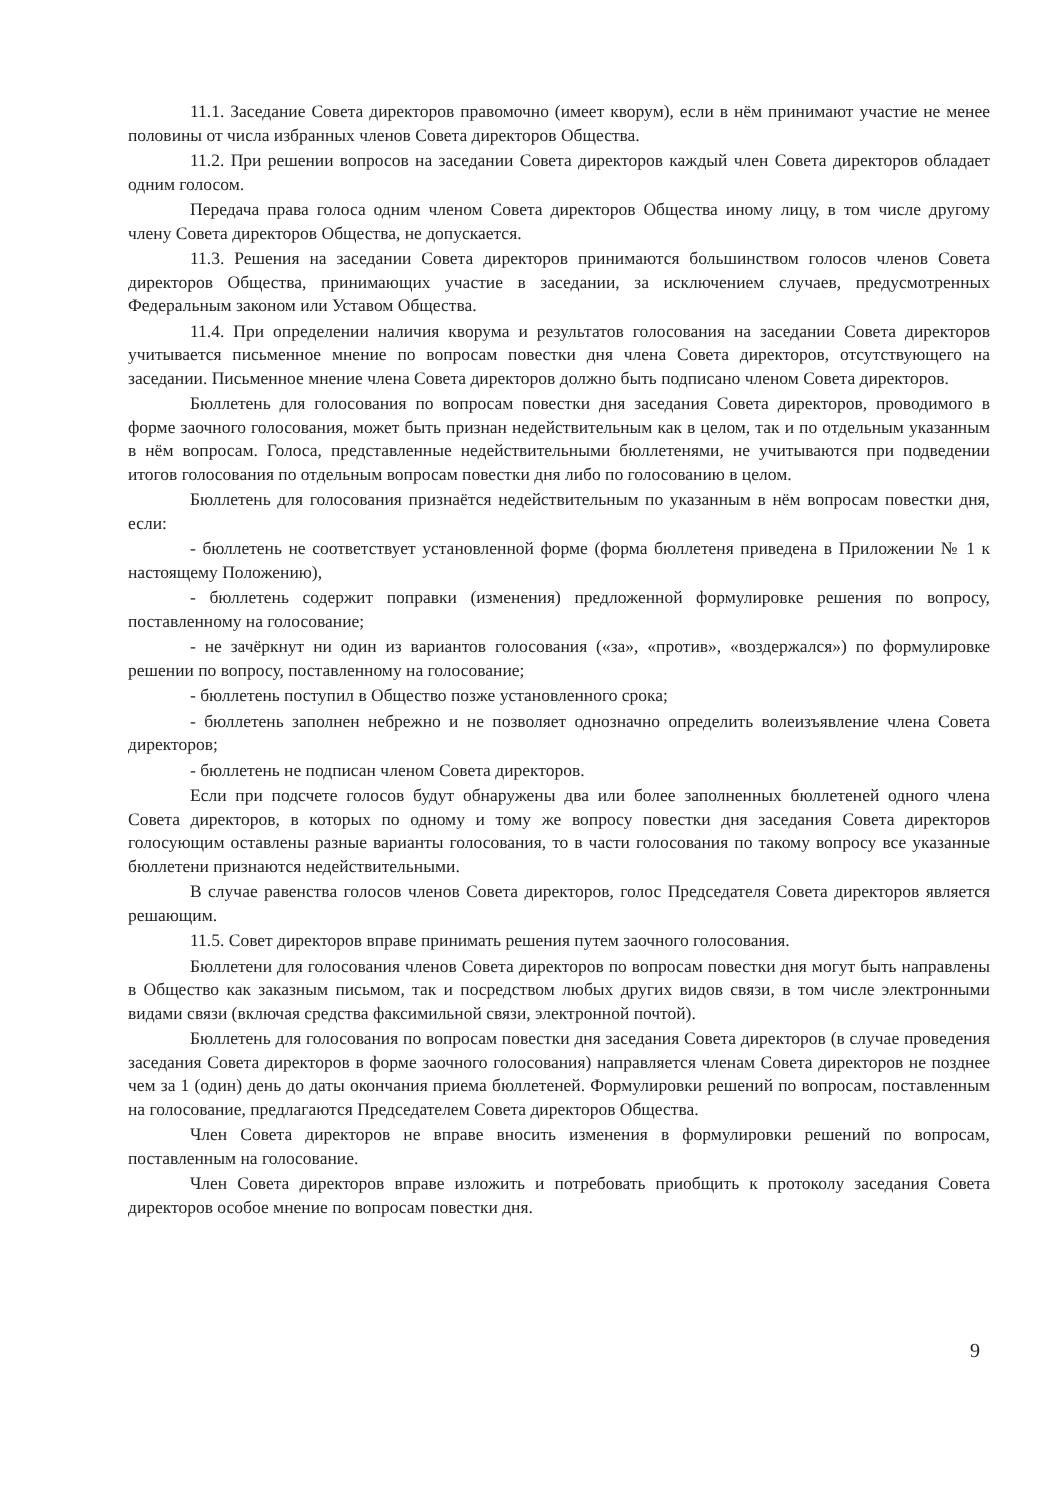11.1. Заседание Совета директоров правомочно (имеет кворум), если в нём принимают участие не менее половины от числа избранных членов Совета директоров Общества.
11.2. При решении вопросов на заседании Совета директоров каждый член Совета директоров обладает одним голосом.
Передача права голоса одним членом Совета директоров Общества иному лицу, в том числе другому члену Совета директоров Общества, не допускается.
11.3. Решения на заседании Совета директоров принимаются большинством голосов членов Совета директоров Общества, принимающих участие в заседании, за исключением случаев, предусмотренных Федеральным законом или Уставом Общества.
11.4. При определении наличия кворума и результатов голосования на заседании Совета директоров учитывается письменное мнение по вопросам повестки дня члена Совета директоров, отсутствующего на заседании. Письменное мнение члена Совета директоров должно быть подписано членом Совета директоров.
Бюллетень для голосования по вопросам повестки дня заседания Совета директоров, проводимого в форме заочного голосования, может быть признан недействительным как в целом, так и по отдельным указанным в нём вопросам. Голоса, представленные недействительными бюллетенями, не учитываются при подведении итогов голосования по отдельным вопросам повестки дня либо по голосованию в целом.
Бюллетень для голосования признаётся недействительным по указанным в нём вопросам повестки дня, если:
- бюллетень не соответствует установленной форме (форма бюллетеня приведена в Приложении № 1 к настоящему Положению),
- бюллетень содержит поправки (изменения) предложенной формулировке решения по вопросу, поставленному на голосование;
- не зачёркнут ни один из вариантов голосования («за», «против», «воздержался») по формулировке решении по вопросу, поставленному на голосование;
- бюллетень поступил в Общество позже установленного срока;
- бюллетень заполнен небрежно и не позволяет однозначно определить волеизъявление члена Совета директоров;
- бюллетень не подписан членом Совета директоров.
Если при подсчете голосов будут обнаружены два или более заполненных бюллетеней одного члена Совета директоров, в которых по одному и тому же вопросу повестки дня заседания Совета директоров голосующим оставлены разные варианты голосования, то в части голосования по такому вопросу все указанные бюллетени признаются недействительными.
В случае равенства голосов членов Совета директоров, голос Председателя Совета директоров является решающим.
11.5. Совет директоров вправе принимать решения путем заочного голосования.
Бюллетени для голосования членов Совета директоров по вопросам повестки дня могут быть направлены в Общество как заказным письмом, так и посредством любых других видов связи, в том числе электронными видами связи (включая средства факсимильной связи, электронной почтой).
Бюллетень для голосования по вопросам повестки дня заседания Совета директоров (в случае проведения заседания Совета директоров в форме заочного голосования) направляется членам Совета директоров не позднее чем за 1 (один) день до даты окончания приема бюллетеней. Формулировки решений по вопросам, поставленным на голосование, предлагаются Председателем Совета директоров Общества.
Член Совета директоров не вправе вносить изменения в формулировки решений по вопросам, поставленным на голосование.
Член Совета директоров вправе изложить и потребовать приобщить к протоколу заседания Совета директоров особое мнение по вопросам повестки дня.
9